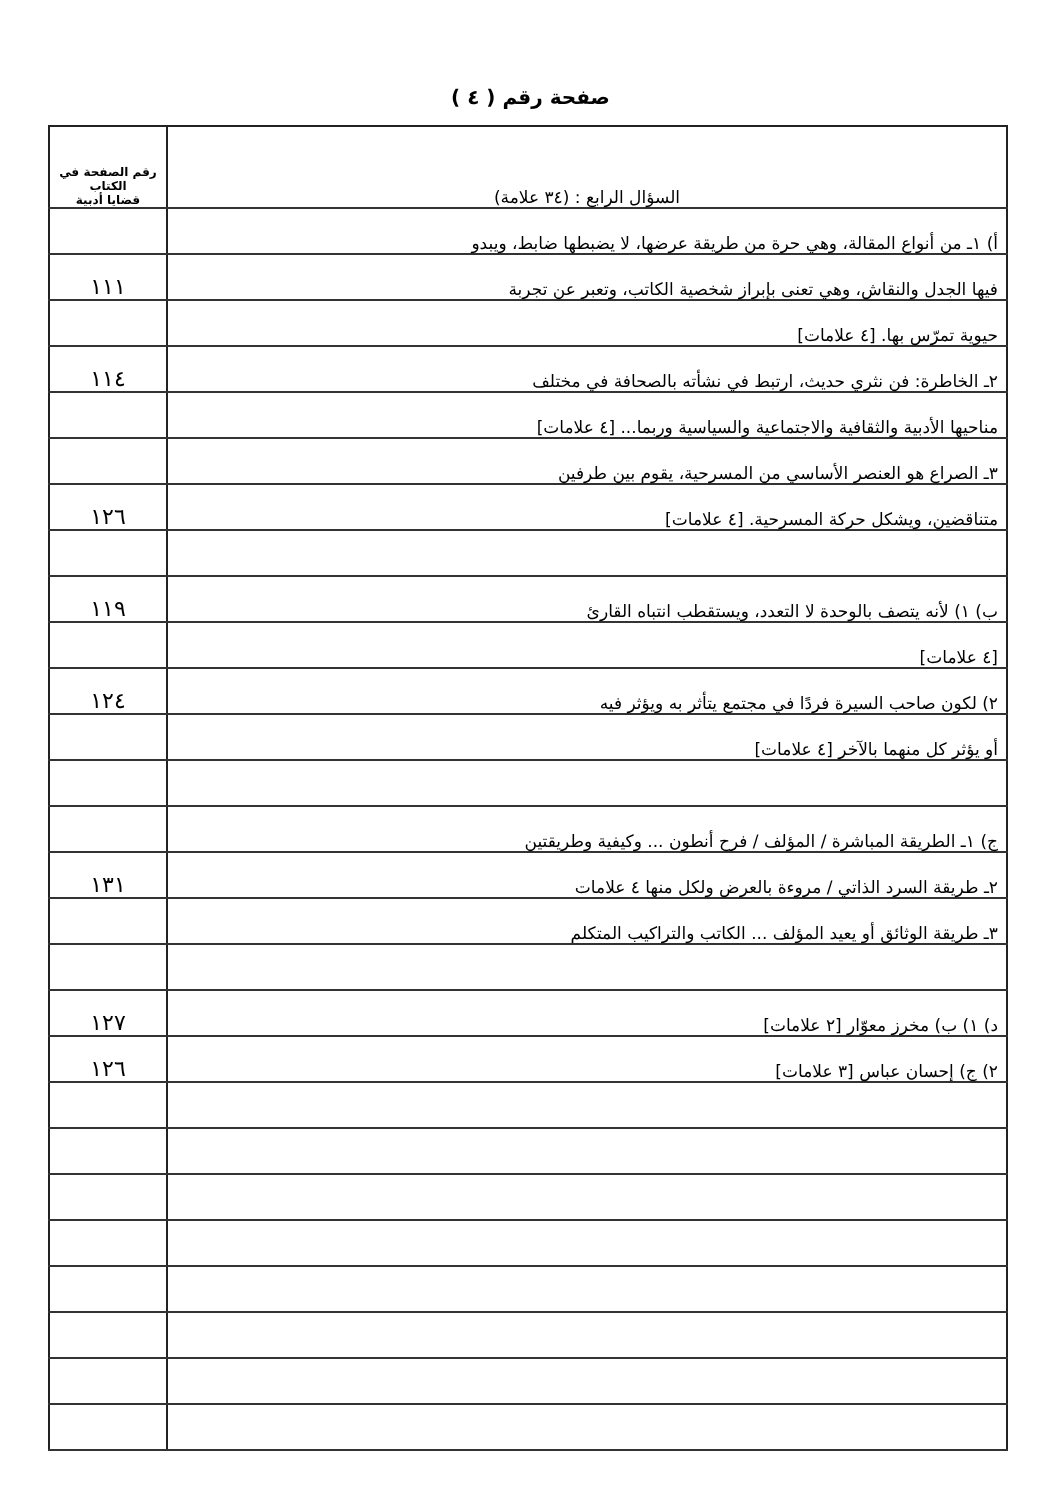صفحة رقم ( ٤ )
| السؤال الرابع : (٣٤ علامة) | رقم الصفحة في الكتاب قضايا أدبية |
| أ) ١ـ من أنواع المقالة، وهي حرة من طريقة عرضها، لا يضبطها ضابط، ويبدو | |
| فيها الجدل والنقاش، وهي تعنى بإبراز شخصية الكاتب، وتعبر عن تجربة | ١١١ |
| حيوية تمرّس بها. [٤ علامات] | |
| ٢ـ الخاطرة: فن نثري حديث، ارتبط في نشأته بالصحافة في مختلف | ١١٤ |
| مناحيها الأدبية والثقافية والاجتماعية والسياسية وربما... [٤ علامات] | |
| ٣ـ الصراع هو العنصر الأساسي من المسرحية، يقوم بين طرفين | |
| متناقضين، ويشكل حركة المسرحية. [٤ علامات] | ١٢٦ |
| ب) ١) لأنه يتصف بالوحدة لا التعدد، ويستقطب انتباه القارئ | ١١٩ |
| [٤ علامات] | |
| ٢) لكون صاحب السيرة فردًا في مجتمع يتأثر به ويؤثر فيه | ١٢٤ |
| أو يؤثر كل منهما بالآخر [٤ علامات] | |
| ج) ١ـ الطريقة المباشرة / المؤلف / فرح أنطون ... وكيفية وطريقتين | |
| ٢ـ طريقة السرد الذاتي / مروءة بالعرض ولكل منها ٤ علامات | ١٣١ |
| ٣ـ طريقة الوثائق أو يعيد المؤلف ... الكاتب والتراكيب المتكلم | |
| د) ١) ب) مخرز معوّار [٢ علامات] | ١٢٧ |
| ٢) ج) إحسان عباس [٣ علامات] | ١٢٦ |